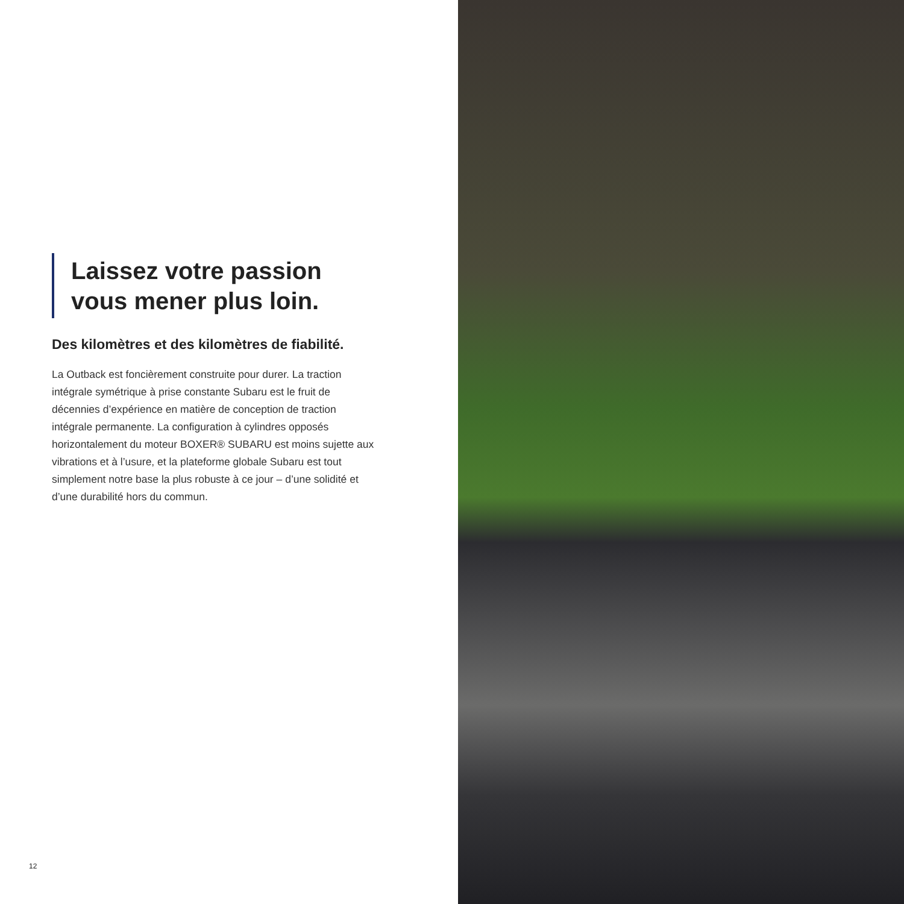Laissez votre passion
vous mener plus loin.
Des kilomètres et des kilomètres de fiabilité.
La Outback est foncièrement construite pour durer. La traction intégrale symétrique à prise constante Subaru est le fruit de décennies d’expérience en matière de conception de traction intégrale permanente. La configuration à cylindres opposés horizontalement du moteur BOXER® SUBARU est moins sujette aux vibrations et à l’usure, et la plateforme globale Subaru est tout simplement notre base la plus robuste à ce jour – d’une solidité et d’une durabilité hors du commun.
12